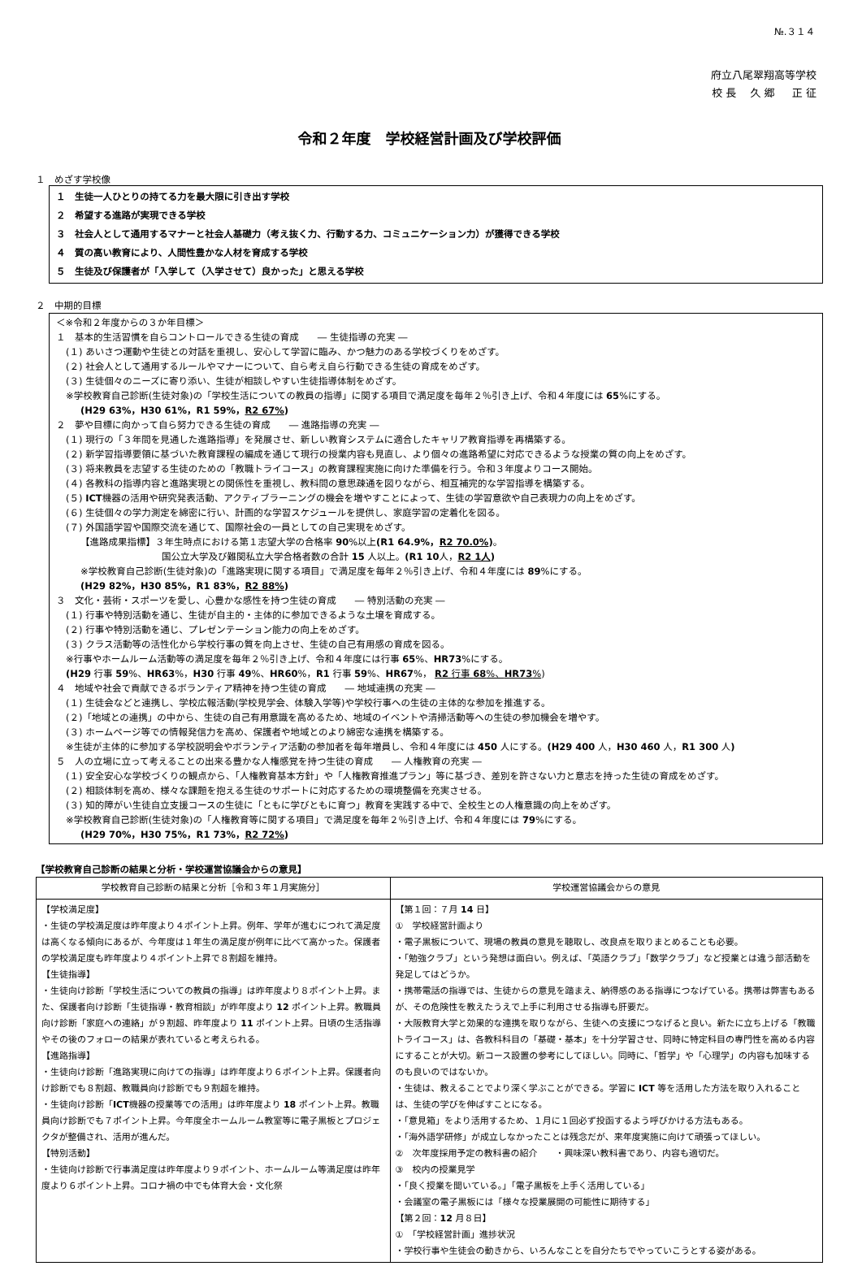№.３１４
府立八尾翠翔高等学校
校 長　 久 郷 　 正 征
令和２年度　学校経営計画及び学校評価
１　めざす学校像
１　生徒一人ひとりの持てる力を最大限に引き出す学校
２　希望する進路が実現できる学校
３　社会人として通用するマナーと社会人基礎力（考え抜く力、行動する力、コミュニケーション力）が獲得できる学校
４　質の高い教育により、人間性豊かな人材を育成する学校
５　生徒及び保護者が「入学して（入学させて）良かった」と思える学校
２　中期的目標
＜※令和２年度からの３か年目標＞
１　基本的生活習慣を自らコントロールできる生徒の育成　　― 生徒指導の充実 ―
(１) あいさつ運動や生徒との対話を重視し、安心して学習に臨み、かつ魅力のある学校づくりをめざす。
(２) 社会人として通用するルールやマナーについて、自ら考え自ら行動できる生徒の育成をめざす。
(３) 生徒個々のニーズに寄り添い、生徒が相談しやすい生徒指導体制をめざす。
※学校教育自己診断(生徒対象)の「学校生活についての教員の指導」に関する項目で満足度を毎年２％引き上げ、令和４年度には 65%にする。
(H29 63%，H30 61%，R1 59%，R2 67%)
２　夢や目標に向かって自ら努力できる生徒の育成　　― 進路指導の充実 ―
(１) 現行の「３年間を見通した進路指導」を発展させ、新しい教育システムに適合したキャリア教育指導を再構築する。
(２) 新学習指導要領に基づいた教育課程の編成を通じて現行の授業内容も見直し、より個々の進路希望に対応できるような授業の質の向上をめざす。
(３) 将来教員を志望する生徒のための「教職トライコース」の教育課程実施に向けた準備を行う。令和３年度よりコース開始。
(４) 各教科の指導内容と進路実現との関係性を重視し、教科間の意思疎通を図りながら、相互補完的な学習指導を構築する。
(５) ICT機器の活用や研究発表活動、アクティブラーニングの機会を増やすことによって、生徒の学習意欲や自己表現力の向上をめざす。
(６) 生徒個々の学力測定を綿密に行い、計画的な学習スケジュールを提供し、家庭学習の定着化を図る。
(７) 外国語学習や国際交流を通じて、国際社会の一員としての自己実現をめざす。
【進路成果指標】３年生時点における第１志望大学の合格率 90%以上(R1 64.9%，R2 70.0%)。
国公立大学及び難関私立大学合格者数の合計 15 人以上。(R1 10人，R2 1人)
※学校教育自己診断(生徒対象)の「進路実現に関する項目」で満足度を毎年２％引き上げ、令和４年度には 89%にする。
(H29 82%，H30 85%，R1 83%，R2 88%)
３　文化・芸術・スポーツを愛し、心豊かな感性を持つ生徒の育成　　― 特別活動の充実 ―
(１) 行事や特別活動を通じ、生徒が自主的・主体的に参加できるような土壌を育成する。
(２) 行事や特別活動を通じ、プレゼンテーション能力の向上をめざす。
(３) クラス活動等の活性化から学校行事の質を向上させ、生徒の自己有用感の育成を図る。
※行事やホームルーム活動等の満足度を毎年２％引き上げ、令和４年度には行事 65%、HR73%にする。
(H29 行事 59%、HR63%，H30 行事 49%、HR60%，R1 行事 59%、HR67%， R2 行事 68%、HR73%)
４　地域や社会で貢献できるボランティア精神を持つ生徒の育成　　― 地域連携の充実 ―
(１) 生徒会などと連携し、学校広報活動(学校見学会、体験入学等)や学校行事への生徒の主体的な参加を推進する。
(２)「地域との連携」の中から、生徒の自己有用意識を高めるため、地域のイベントや清掃活動等への生徒の参加機会を増やす。
(３) ホームページ等での情報発信力を高め、保護者や地域とのより綿密な連携を構築する。
※生徒が主体的に参加する学校説明会やボランティア活動の参加者を毎年増員し、令和４年度には 450 人にする。(H29 400 人，H30 460 人，R1 300 人)
５　人の立場に立って考えることの出来る豊かな人権感覚を持つ生徒の育成　　― 人権教育の充実 ―
(１) 安全安心な学校づくりの観点から、「人権教育基本方針」や「人権教育推進プラン」等に基づき、差別を許さない力と意志を持った生徒の育成をめざす。
(２) 相談体制を高め、様々な課題を抱える生徒のサポートに対応するための環境整備を充実させる。
(３) 知的障がい生徒自立支援コースの生徒に「ともに学びともに育つ」教育を実践する中で、全校生との人権意識の向上をめざす。
※学校教育自己診断(生徒対象)の「人権教育等に関する項目」で満足度を毎年２％引き上げ、令和４年度には 79%にする。
(H29 70%，H30 75%，R1 73%，R2 72%)
【学校教育自己診断の結果と分析・学校運営協議会からの意見】
| 学校教育自己診断の結果と分析［令和３年１月実施分］ | 学校運営協議会からの意見 |
| --- | --- |
| 【学校満足度】 ・生徒の学校満足度は昨年度より４ポイント上昇。例年、学年が進むにつれて満足度は高くなる傾向にあるが、今年度は１年生の満足度が例年に比べて高かった。保護者の学校満足度も昨年度より４ポイント上昇で８割超を維持。 【生徒指導】 ・生徒向け診断「学校生活についての教員の指導」は昨年度より８ポイント上昇。また、保護者向け診断「生徒指導・教育相談」が昨年度より 12 ポイント上昇。教職員向け診断「家庭への連絡」が９割超、昨年度より 11 ポイント上昇。日頃の生活指導やその後のフォローの結果が表れていると考えられる。 【進路指導】 ・生徒向け診断「進路実現に向けての指導」は昨年度より６ポイント上昇。保護者向け診断でも８割超、教職員向け診断でも９割超を維持。 ・生徒向け診断「 ICT 機器の授業等での活用」は昨年度より 18 ポイント上昇。教職員向け診断でも７ポイント上昇。今年度全ホームルーム教室等に電子黒板とプロジェクタが整備され、活用が進んだ。 【特別活動】 ・生徒向け診断で行事満足度は昨年度より９ポイント、ホームルーム等満足度は昨年度より６ポイント上昇。コロナ禍の中でも体育大会・文化祭 | 【第１回：７月 14 日】 ① 学校経営計画より ・電子黒板について、現場の教員の意見を聴取し、改良点を取りまとめることも必要。 ・「勉強クラブ」という発想は面白い。例えば、「英語クラブ」「数学クラブ」など授業とは違う部活動を発足してはどうか。 ・携帯電話の指導では、生徒からの意見を踏まえ、納得感のある指導につなげている。携帯は弊害もあるが、その危険性を教えたうえで上手に利用させる指導も肝要だ。 ・大阪教育大学と効果的な連携を取りながら、生徒への支援につなげると良い。新たに立ち上げる「教職トライコース」は、各教科科目の「基礎・基本」を十分学習させ、同時に特定科目の専門性を高める内容にすることが大切。新コース設置の参考にしてほしい。同時に、「哲学」や「心理学」の内容も加味するのも良いのではないか。 ・生徒は、教えることでより深く学ぶことができる。学習に ICT 等を活用した方法を取り入れることは、生徒の学びを伸ばすことになる。 ・「意見箱」をより活用するため、１月に１回必ず投函するよう呼びかける方法もある。 ・「海外語学研修」が成立しなかったことは残念だが、来年度実施に向けて頑張ってほしい。 ② 次年度採用予定の教科書の紹介 ・興味深い教科書であり、内容も適切だ。 ③ 校内の授業見学 ・「良く授業を聞いている。」「電子黒板を上手く活用している」 ・会議室の電子黒板には「様々な授業展開の可能性に期待する」 【第２回： 12 月８日】 ① 「学校経営計画」進捗状況 ・学校行事や生徒会の動きから、いろんなことを自分たちでやっていこうとする姿がある。 |